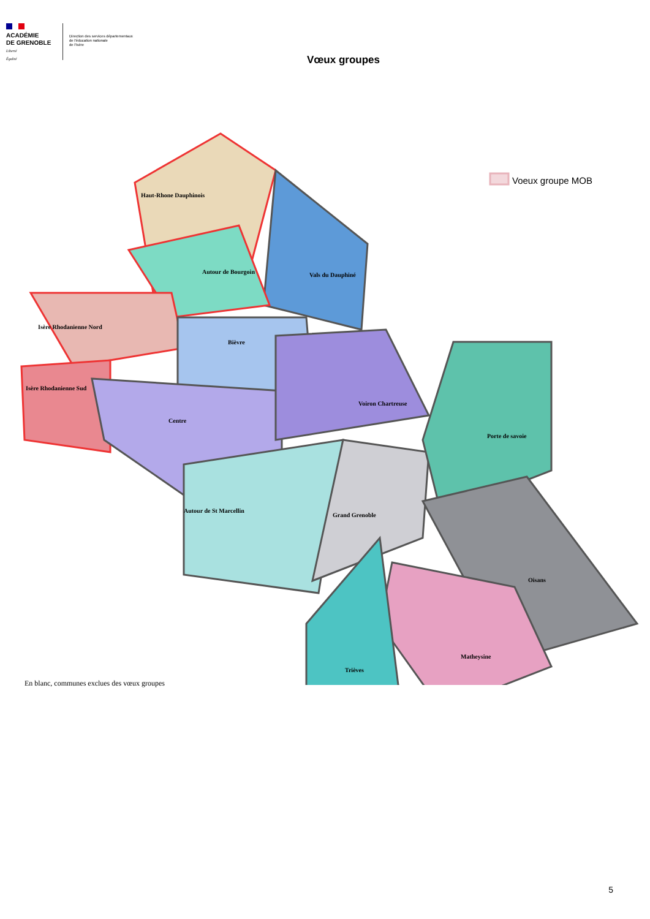ACADÉMIE
DE GRENOBLE
Liberté
Égalité
Direction des services départementaux
de l'éducation nationale
de l'Isère
Vœux groupes
Haut-Rhone Dauphinois
Autour de Bourgoin Vals du Dauphiné
Isère Rhodanienne Nord
Bièvre
Isère Rhodanienne Sud
Voiron Chartreuse
Centre
Porte de savoie
Autour de St Marcellin
Grand Grenoble
Oisans
Matheysine
Trièves
Voeux groupe MOB
En blanc, communes exclues des vœux groupes
5